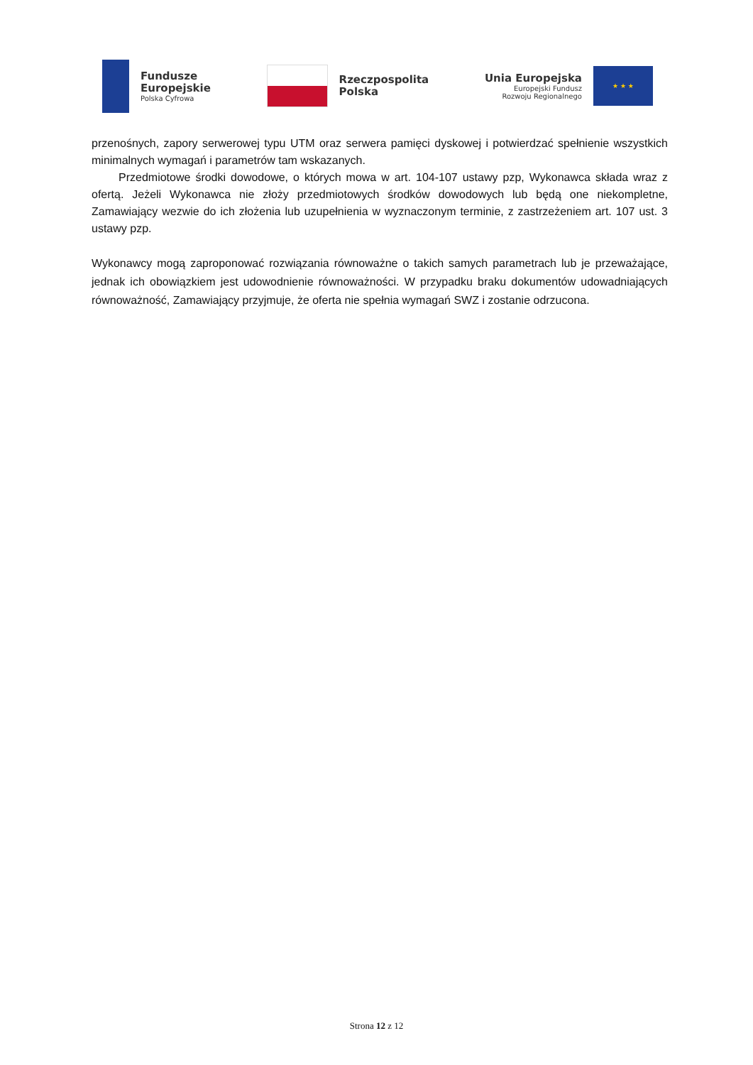Fundusze
Europejskie
Polska Cyfrowa
Rzeczpospolita
Polska
Unia Europejska
Europejski Fundusz
Rozwoju Regionalnego
★ ★ ★
przenośnych, zapory serwerowej typu UTM oraz serwera pamięci dyskowej i potwierdzać spełnienie wszystkich minimalnych wymagań i parametrów tam wskazanych.
Przedmiotowe środki dowodowe, o których mowa w art. 104-107 ustawy pzp, Wykonawca składa wraz z ofertą. Jeżeli Wykonawca nie złoży przedmiotowych środków dowodowych lub będą one niekompletne, Zamawiający wezwie do ich złożenia lub uzupełnienia w wyznaczonym terminie, z zastrzeżeniem art. 107 ust. 3 ustawy pzp.
Wykonawcy mogą zaproponować rozwiązania równoważne o takich samych parametrach lub je przeważające, jednak ich obowiązkiem jest udowodnienie równoważności. W przypadku braku dokumentów udowadniających równoważność, Zamawiający przyjmuje, że oferta nie spełnia wymagań SWZ i zostanie odrzucona.
Strona 12 z 12